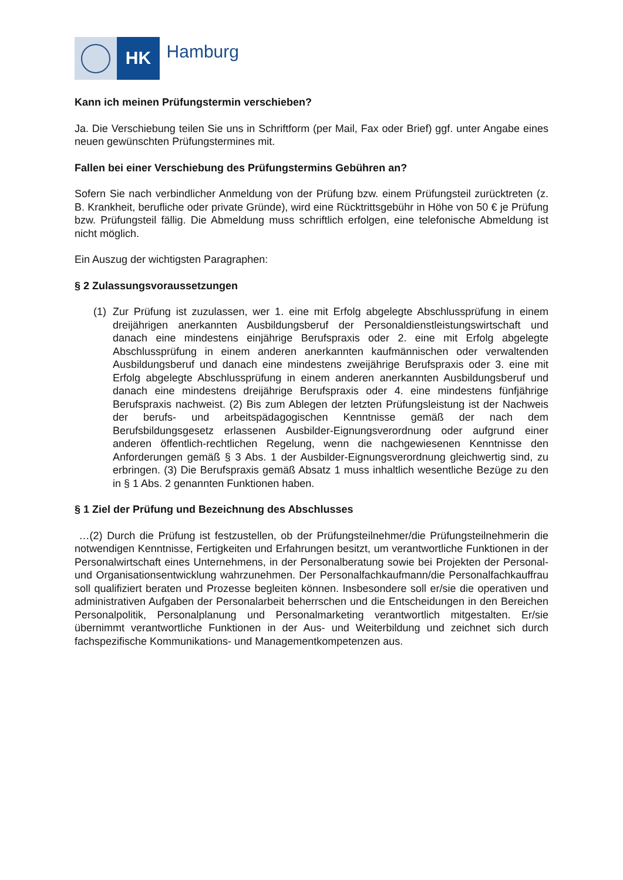HK
Hamburg
Kann ich meinen Prüfungstermin verschieben?
Ja. Die Verschiebung teilen Sie uns in Schriftform (per Mail, Fax oder Brief) ggf. unter Angabe eines neuen gewünschten Prüfungstermines mit.
Fallen bei einer Verschiebung des Prüfungstermins Gebühren an?
Sofern Sie nach verbindlicher Anmeldung von der Prüfung bzw. einem Prüfungsteil zurücktreten (z. B. Krankheit, berufliche oder private Gründe), wird eine Rücktrittsgebühr in Höhe von 50 € je Prüfung bzw. Prüfungsteil fällig. Die Abmeldung muss schriftlich erfolgen, eine telefonische Abmeldung ist nicht möglich.
Ein Auszug der wichtigsten Paragraphen:
§ 2 Zulassungsvoraussetzungen
(1) Zur Prüfung ist zuzulassen, wer 1. eine mit Erfolg abgelegte Abschlussprüfung in einem dreijährigen anerkannten Ausbildungsberuf der Personaldienstleistungswirtschaft und danach eine mindestens einjährige Berufspraxis oder 2. eine mit Erfolg abgelegte Abschlussprüfung in einem anderen anerkannten kaufmännischen oder verwaltenden Ausbildungsberuf und danach eine mindestens zweijährige Berufspraxis oder 3. eine mit Erfolg abgelegte Abschlussprüfung in einem anderen anerkannten Ausbildungsberuf und danach eine mindestens dreijährige Berufspraxis oder 4. eine mindestens fünfjährige Berufspraxis nachweist. (2) Bis zum Ablegen der letzten Prüfungsleistung ist der Nachweis der berufs- und arbeitspädagogischen Kenntnisse gemäß der nach dem Berufsbildungsgesetz erlassenen Ausbilder-Eignungsverordnung oder aufgrund einer anderen öffentlich-rechtlichen Regelung, wenn die nachgewiesenen Kenntnisse den Anforderungen gemäß § 3 Abs. 1 der Ausbilder-Eignungsverordnung gleichwertig sind, zu erbringen. (3) Die Berufspraxis gemäß Absatz 1 muss inhaltlich wesentliche Bezüge zu den in § 1 Abs. 2 genannten Funktionen haben.
§ 1 Ziel der Prüfung und Bezeichnung des Abschlusses
…(2) Durch die Prüfung ist festzustellen, ob der Prüfungsteilnehmer/die Prüfungsteilnehmerin die notwendigen Kenntnisse, Fertigkeiten und Erfahrungen besitzt, um verantwortliche Funktionen in der Personalwirtschaft eines Unternehmens, in der Personalberatung sowie bei Projekten der Personal- und Organisationsentwicklung wahrzunehmen. Der Personalfachkaufmann/die Personalfachkauffrau soll qualifiziert beraten und Prozesse begleiten können. Insbesondere soll er/sie die operativen und administrativen Aufgaben der Personalarbeit beherrschen und die Entscheidungen in den Bereichen Personalpolitik, Personalplanung und Personalmarketing verantwortlich mitgestalten. Er/sie übernimmt verantwortliche Funktionen in der Aus- und Weiterbildung und zeichnet sich durch fachspezifische Kommunikations- und Managementkompetenzen aus.